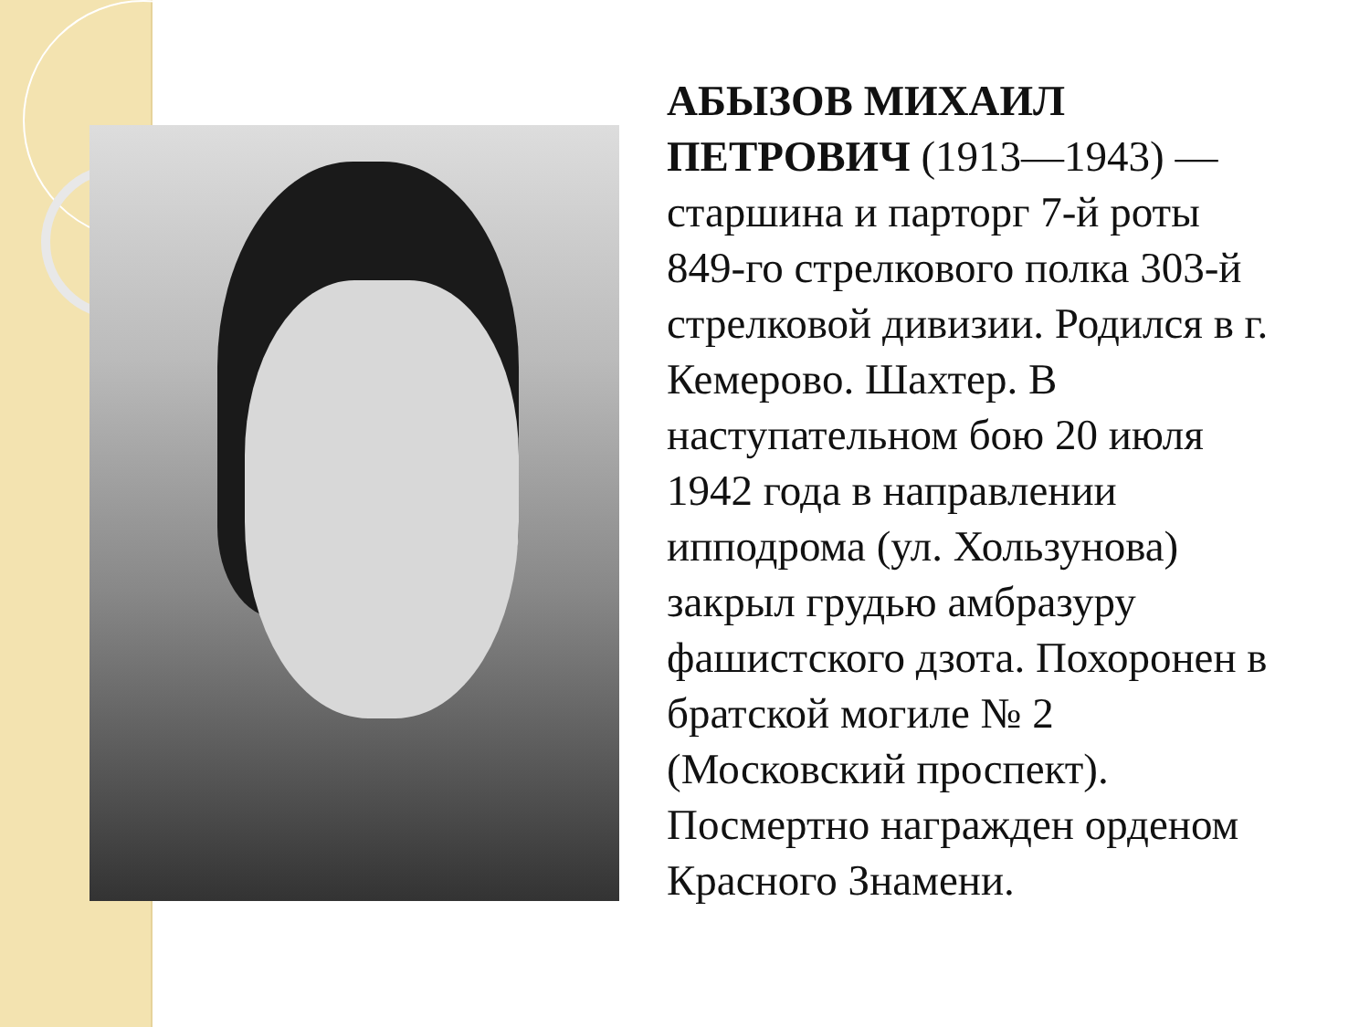АБЫЗОВ МИХАИЛ ПЕТРОВИЧ (1913—1943) — старшина и парторг 7-й роты 849-го стрелкового полка 303-й стрелковой дивизии. Родился в г. Кемерово. Шахтер. В наступательном бою 20 июля 1942 года в направлении ипподрома (ул. Хользунова) закрыл грудью амбразуру фашистского дзота. Похоронен в братской могиле № 2 (Московский проспект). Посмертно награжден орденом Красного Знамени.